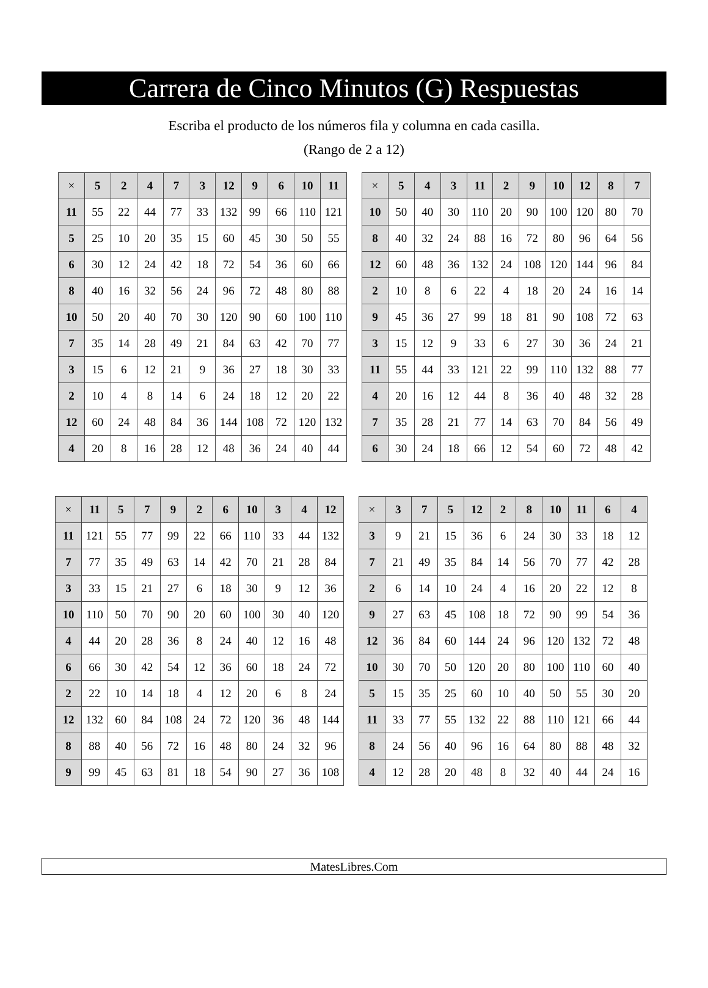Carrera de Cinco Minutos (G) Respuestas
Escriba el producto de los números fila y columna en cada casilla.
(Rango de 2 a 12)
| × | 5 | 2 | 4 | 7 | 3 | 12 | 9 | 6 | 10 | 11 |
| --- | --- | --- | --- | --- | --- | --- | --- | --- | --- | --- |
| 11 | 55 | 22 | 44 | 77 | 33 | 132 | 99 | 66 | 110 | 121 |
| 5 | 25 | 10 | 20 | 35 | 15 | 60 | 45 | 30 | 50 | 55 |
| 6 | 30 | 12 | 24 | 42 | 18 | 72 | 54 | 36 | 60 | 66 |
| 8 | 40 | 16 | 32 | 56 | 24 | 96 | 72 | 48 | 80 | 88 |
| 10 | 50 | 20 | 40 | 70 | 30 | 120 | 90 | 60 | 100 | 110 |
| 7 | 35 | 14 | 28 | 49 | 21 | 84 | 63 | 42 | 70 | 77 |
| 3 | 15 | 6 | 12 | 21 | 9 | 36 | 27 | 18 | 30 | 33 |
| 2 | 10 | 4 | 8 | 14 | 6 | 24 | 18 | 12 | 20 | 22 |
| 12 | 60 | 24 | 48 | 84 | 36 | 144 | 108 | 72 | 120 | 132 |
| 4 | 20 | 8 | 16 | 28 | 12 | 48 | 36 | 24 | 40 | 44 |
| × | 5 | 4 | 3 | 11 | 2 | 9 | 10 | 12 | 8 | 7 |
| --- | --- | --- | --- | --- | --- | --- | --- | --- | --- | --- |
| 10 | 50 | 40 | 30 | 110 | 20 | 90 | 100 | 120 | 80 | 70 |
| 8 | 40 | 32 | 24 | 88 | 16 | 72 | 80 | 96 | 64 | 56 |
| 12 | 60 | 48 | 36 | 132 | 24 | 108 | 120 | 144 | 96 | 84 |
| 2 | 10 | 8 | 6 | 22 | 4 | 18 | 20 | 24 | 16 | 14 |
| 9 | 45 | 36 | 27 | 99 | 18 | 81 | 90 | 108 | 72 | 63 |
| 3 | 15 | 12 | 9 | 33 | 6 | 27 | 30 | 36 | 24 | 21 |
| 11 | 55 | 44 | 33 | 121 | 22 | 99 | 110 | 132 | 88 | 77 |
| 4 | 20 | 16 | 12 | 44 | 8 | 36 | 40 | 48 | 32 | 28 |
| 7 | 35 | 28 | 21 | 77 | 14 | 63 | 70 | 84 | 56 | 49 |
| 6 | 30 | 24 | 18 | 66 | 12 | 54 | 60 | 72 | 48 | 42 |
| × | 11 | 5 | 7 | 9 | 2 | 6 | 10 | 3 | 4 | 12 |
| --- | --- | --- | --- | --- | --- | --- | --- | --- | --- | --- |
| 11 | 121 | 55 | 77 | 99 | 22 | 66 | 110 | 33 | 44 | 132 |
| 7 | 77 | 35 | 49 | 63 | 14 | 42 | 70 | 21 | 28 | 84 |
| 3 | 33 | 15 | 21 | 27 | 6 | 18 | 30 | 9 | 12 | 36 |
| 10 | 110 | 50 | 70 | 90 | 20 | 60 | 100 | 30 | 40 | 120 |
| 4 | 44 | 20 | 28 | 36 | 8 | 24 | 40 | 12 | 16 | 48 |
| 6 | 66 | 30 | 42 | 54 | 12 | 36 | 60 | 18 | 24 | 72 |
| 2 | 22 | 10 | 14 | 18 | 4 | 12 | 20 | 6 | 8 | 24 |
| 12 | 132 | 60 | 84 | 108 | 24 | 72 | 120 | 36 | 48 | 144 |
| 8 | 88 | 40 | 56 | 72 | 16 | 48 | 80 | 24 | 32 | 96 |
| 9 | 99 | 45 | 63 | 81 | 18 | 54 | 90 | 27 | 36 | 108 |
| × | 3 | 7 | 5 | 12 | 2 | 8 | 10 | 11 | 6 | 4 |
| --- | --- | --- | --- | --- | --- | --- | --- | --- | --- | --- |
| 3 | 9 | 21 | 15 | 36 | 6 | 24 | 30 | 33 | 18 | 12 |
| 7 | 21 | 49 | 35 | 84 | 14 | 56 | 70 | 77 | 42 | 28 |
| 2 | 6 | 14 | 10 | 24 | 4 | 16 | 20 | 22 | 12 | 8 |
| 9 | 27 | 63 | 45 | 108 | 18 | 72 | 90 | 99 | 54 | 36 |
| 12 | 36 | 84 | 60 | 144 | 24 | 96 | 120 | 132 | 72 | 48 |
| 10 | 30 | 70 | 50 | 120 | 20 | 80 | 100 | 110 | 60 | 40 |
| 5 | 15 | 35 | 25 | 60 | 10 | 40 | 50 | 55 | 30 | 20 |
| 11 | 33 | 77 | 55 | 132 | 22 | 88 | 110 | 121 | 66 | 44 |
| 8 | 24 | 56 | 40 | 96 | 16 | 64 | 80 | 88 | 48 | 32 |
| 4 | 12 | 28 | 20 | 48 | 8 | 32 | 40 | 44 | 24 | 16 |
MatesLibres.Com